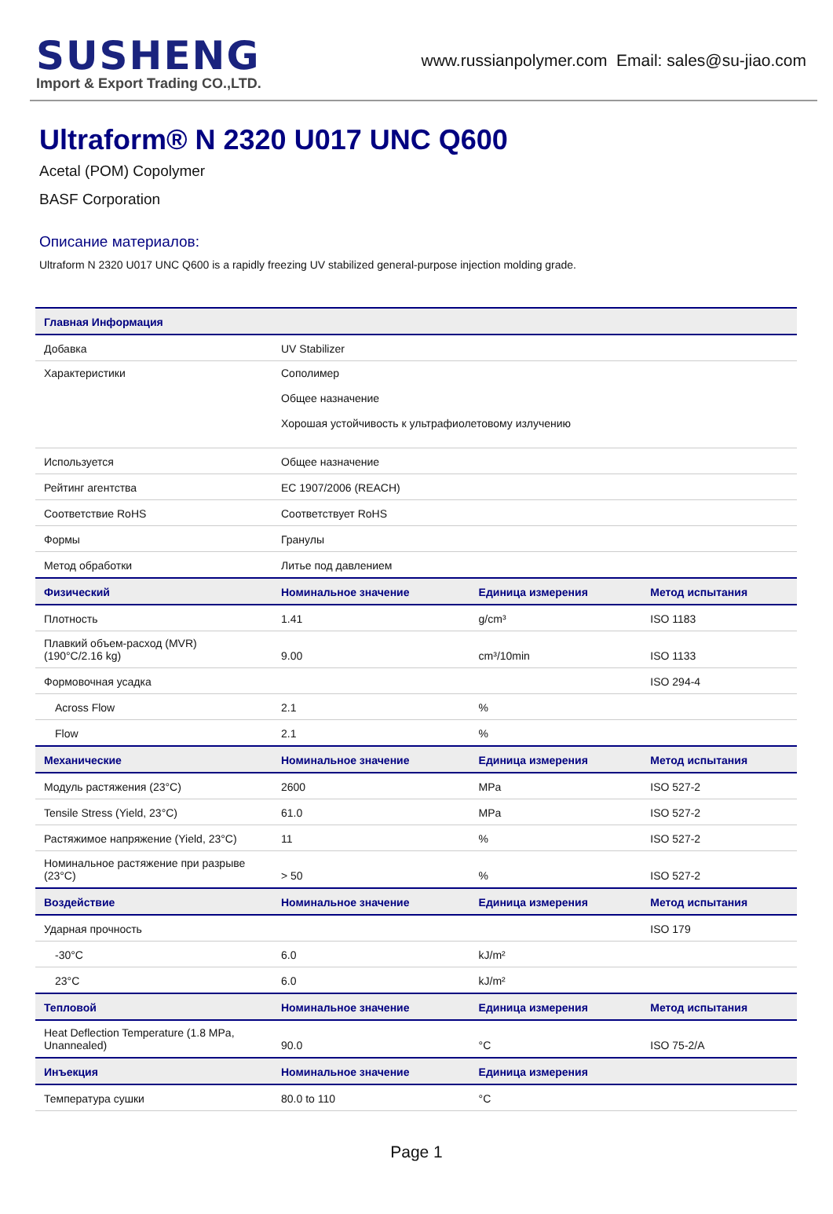SUSHENG
Import & Export Trading CO.,LTD.
www.russianpolymer.com Email: sales@su-jiao.com
Ultraform® N 2320 U017 UNC Q600
Acetal (POM) Copolymer
BASF Corporation
Описание материалов:
Ultraform N 2320 U017 UNC Q600 is a rapidly freezing UV stabilized general-purpose injection molding grade.
| Главная Информация | | | |
| --- | --- | --- | --- |
| Добавка | UV Stabilizer | | |
| Характеристики | Сополимер Общее назначение Хорошая устойчивость к ультрафиолетовому излучению | | |
| Используется | Общее назначение | | |
| Рейтинг агентства | EC 1907/2006 (REACH) | | |
| Соответствие RoHS | Соответствует RoHS | | |
| Формы | Гранулы | | |
| Метод обработки | Литье под давлением | | |
| Физический | Номинальное значение | Единица измерения | Метод испытания |
| Плотность | 1.41 | g/cm³ | ISO 1183 |
| Плавкий объем-расход (MVR) (190°C/2.16 kg) | 9.00 | cm³/10min | ISO 1133 |
| Формовочная усадка | | | ISO 294-4 |
| Across Flow | 2.1 | % | |
| Flow | 2.1 | % | |
| Механические | Номинальное значение | Единица измерения | Метод испытания |
| Модуль растяжения (23°C) | 2600 | MPa | ISO 527-2 |
| Tensile Stress (Yield, 23°C) | 61.0 | MPa | ISO 527-2 |
| Растяжимое напряжение (Yield, 23°C) | 11 | % | ISO 527-2 |
| Номинальное растяжение при разрыве (23°C) | > 50 | % | ISO 527-2 |
| Воздействие | Номинальное значение | Единица измерения | Метод испытания |
| Ударная прочность | | | ISO 179 |
| -30°C | 6.0 | kJ/m² | |
| 23°C | 6.0 | kJ/m² | |
| Тепловой | Номинальное значение | Единица измерения | Метод испытания |
| Heat Deflection Temperature (1.8 MPa, Unannealed) | 90.0 | °C | ISO 75-2/A |
| Инъекция | Номинальное значение | Единица измерения | |
| Температура сушки | 80.0 to 110 | °C | |
Page 1